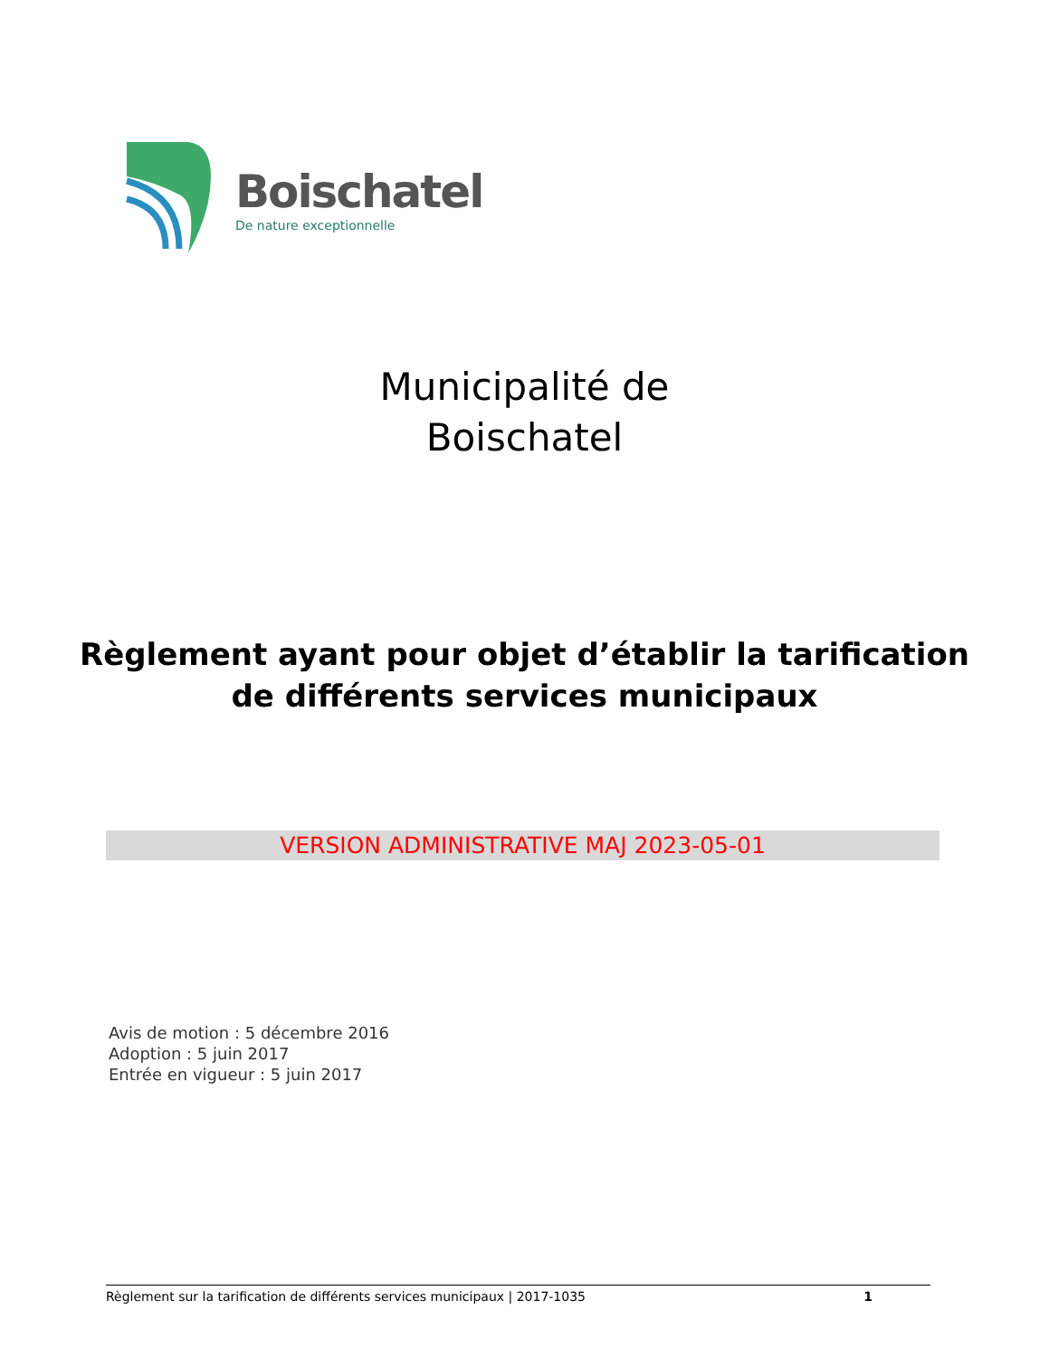Boischatel
De nature exceptionnelle
Municipalité de
Boischatel
Règlement ayant pour objet d’établir la tarification
de différents services municipaux
VERSION ADMINISTRATIVE MAJ 2023-05-01
Avis de motion : 5 décembre 2016
Adoption : 5 juin 2017
Entrée en vigueur : 5 juin 2017
Règlement sur la tarification de différents services municipaux | 2017-1035 1